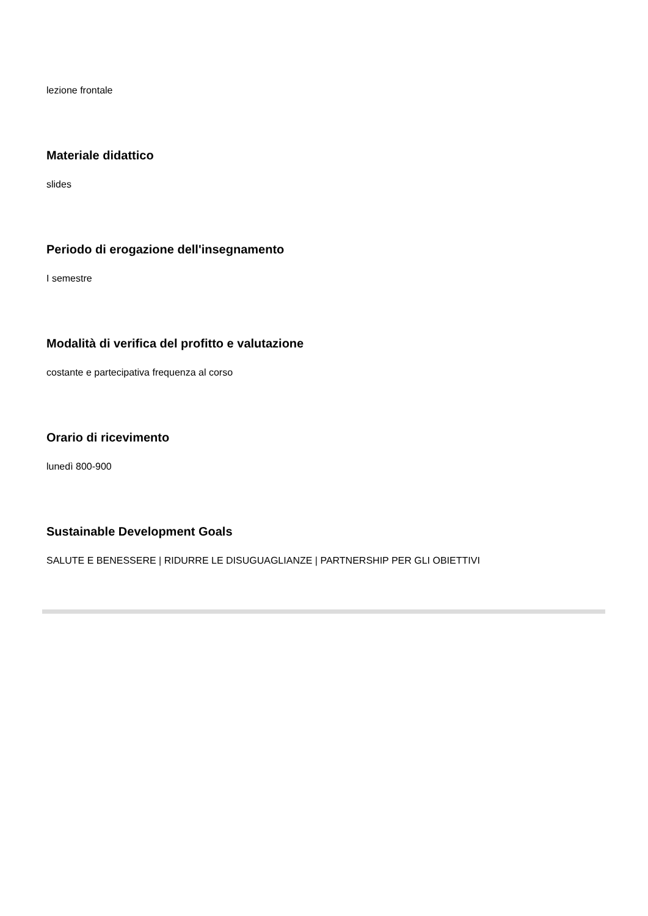lezione frontale
Materiale didattico
slides
Periodo di erogazione dell'insegnamento
I semestre
Modalità di verifica del profitto e valutazione
costante e partecipativa frequenza al corso
Orario di ricevimento
lunedì 800-900
Sustainable Development Goals
SALUTE E BENESSERE | RIDURRE LE DISUGUAGLIANZE | PARTNERSHIP PER GLI OBIETTIVI